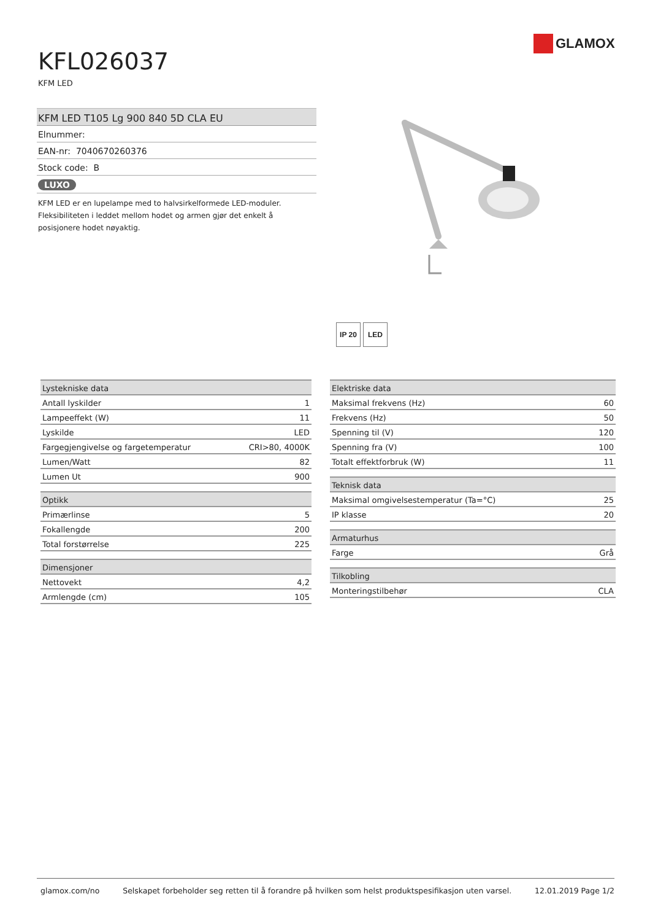GLAMOX
KFL026037
KFM LED
KFM LED T105 Lg 900 840 5D CLA EU
Elnummer:
EAN-nr: 7040670260376
Stock code: B
LUXO
KFM LED er en lupelampe med to halvsirkelformede LED-moduler. Fleksibiliteten i leddet mellom hodet og armen gjør det enkelt å posisjonere hodet nøyaktig.
IP 20 LED
| Lystekniske data | |
| --- | --- |
| Antall lyskilder | 1 |
| Lampeeffekt (W) | 11 |
| Lyskilde | LED |
| Fargegjengivelse og fargetemperatur | CRI>80, 4000K |
| Lumen/Watt | 82 |
| Lumen Ut | 900 |
| Optikk | |
| --- | --- |
| Primærlinse | 5 |
| Fokallengde | 200 |
| Total forstørrelse | 225 |
| Dimensjoner | |
| --- | --- |
| Nettovekt | 4,2 |
| Armlengde (cm) | 105 |
| Elektriske data | |
| --- | --- |
| Maksimal frekvens (Hz) | 60 |
| Frekvens (Hz) | 50 |
| Spenning til (V) | 120 |
| Spenning fra (V) | 100 |
| Totalt effektforbruk (W) | 11 |
| Teknisk data | |
| --- | --- |
| Maksimal omgivelsestemperatur (Ta=°C) | 25 |
| IP klasse | 20 |
| Armaturhus | |
| --- | --- |
| Farge | Grå |
| Tilkobling | |
| --- | --- |
| Monteringstilbehør | CLA |
glamox.com/no Selskapet forbeholder seg retten til å forandre på hvilken som helst produktspesifikasjon uten varsel. 12.01.2019 Page 1/2